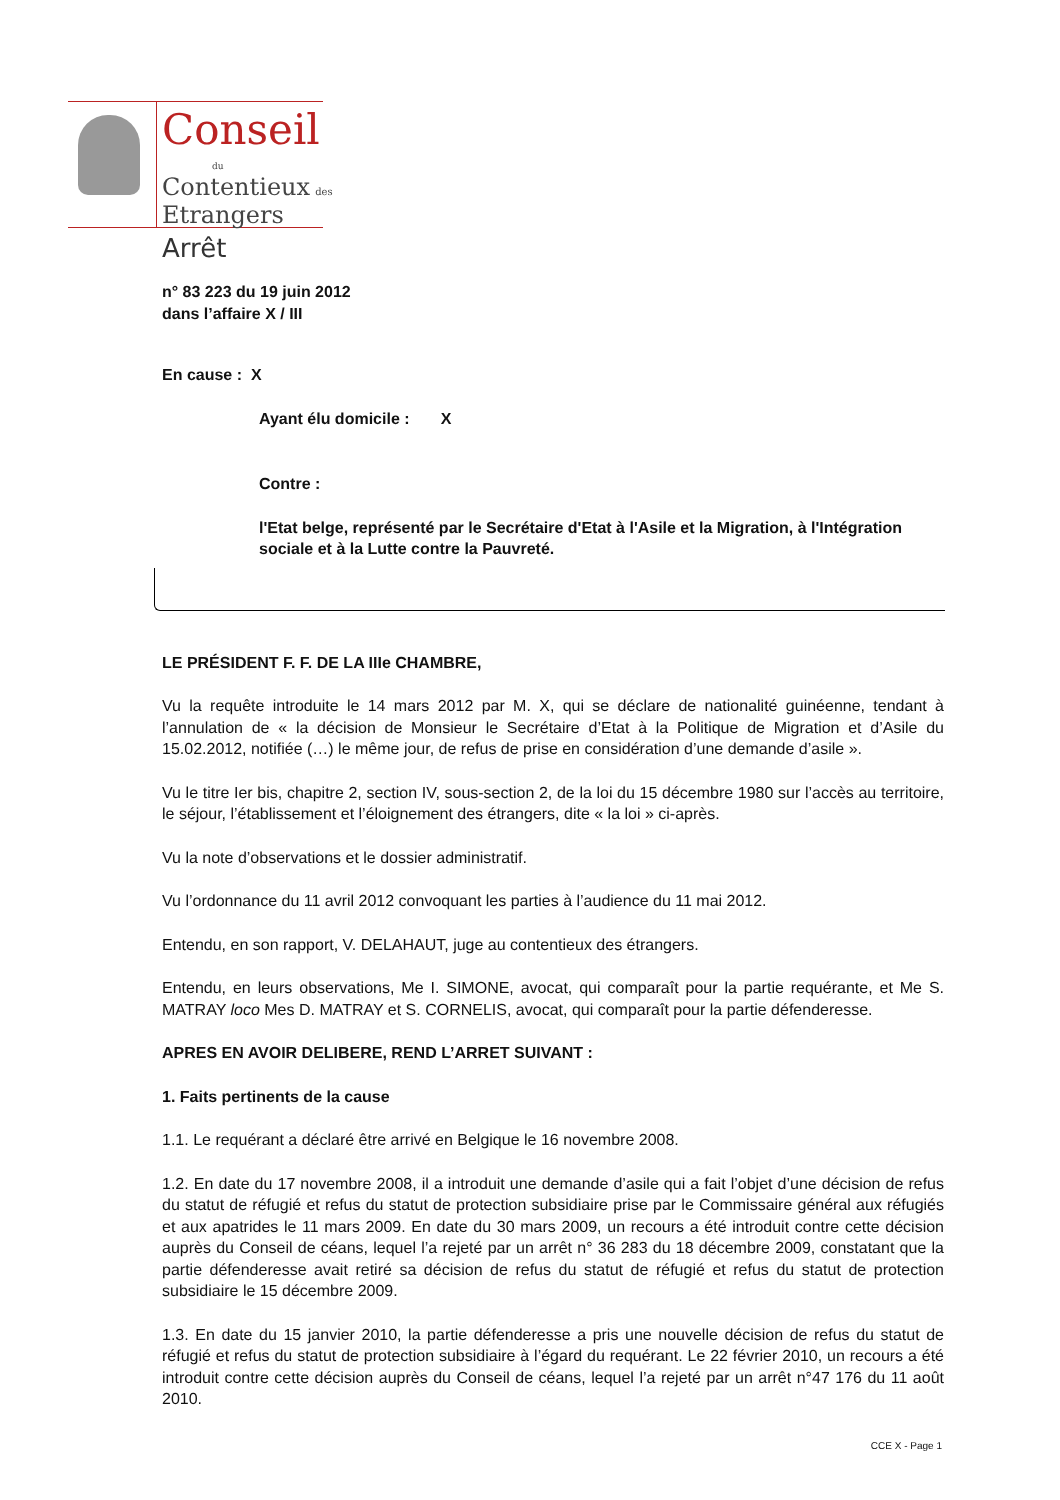Conseil
du
Contentieux des
Etrangers
Arrêt
n° 83 223 du 19 juin 2012
dans l’affaire X / III
En cause : X
Ayant élu domicile : X
Contre :
l'Etat belge, représenté par le Secrétaire d'Etat à l'Asile et la Migration, à l'Intégration sociale et à la Lutte contre la Pauvreté.
LE PRÉSIDENT F. F. DE LA IIIe CHAMBRE,
Vu la requête introduite le 14 mars 2012 par M. X, qui se déclare de nationalité guinéenne, tendant à l’annulation de « la décision de Monsieur le Secrétaire d’Etat à la Politique de Migration et d’Asile du 15.02.2012, notifiée (…) le même jour, de refus de prise en considération d’une demande d’asile ».
Vu le titre Ier bis, chapitre 2, section IV, sous-section 2, de la loi du 15 décembre 1980 sur l’accès au territoire, le séjour, l’établissement et l’éloignement des étrangers, dite « la loi » ci-après.
Vu la note d’observations et le dossier administratif.
Vu l’ordonnance du 11 avril 2012 convoquant les parties à l’audience du 11 mai 2012.
Entendu, en son rapport, V. DELAHAUT, juge au contentieux des étrangers.
Entendu, en leurs observations, Me I. SIMONE, avocat, qui comparaît pour la partie requérante, et Me S. MATRAY loco Mes D. MATRAY et S. CORNELIS, avocat, qui comparaît pour la partie défenderesse.
APRES EN AVOIR DELIBERE, REND L’ARRET SUIVANT :
1. Faits pertinents de la cause
1.1. Le requérant a déclaré être arrivé en Belgique le 16 novembre 2008.
1.2. En date du 17 novembre 2008, il a introduit une demande d’asile qui a fait l’objet d’une décision de refus du statut de réfugié et refus du statut de protection subsidiaire prise par le Commissaire général aux réfugiés et aux apatrides le 11 mars 2009. En date du 30 mars 2009, un recours a été introduit contre cette décision auprès du Conseil de céans, lequel l’a rejeté par un arrêt n° 36 283 du 18 décembre 2009, constatant que la partie défenderesse avait retiré sa décision de refus du statut de réfugié et refus du statut de protection subsidiaire le 15 décembre 2009.
1.3. En date du 15 janvier 2010, la partie défenderesse a pris une nouvelle décision de refus du statut de réfugié et refus du statut de protection subsidiaire à l’égard du requérant. Le 22 février 2010, un recours a été introduit contre cette décision auprès du Conseil de céans, lequel l’a rejeté par un arrêt n°47 176 du 11 août 2010.
CCE X - Page 1